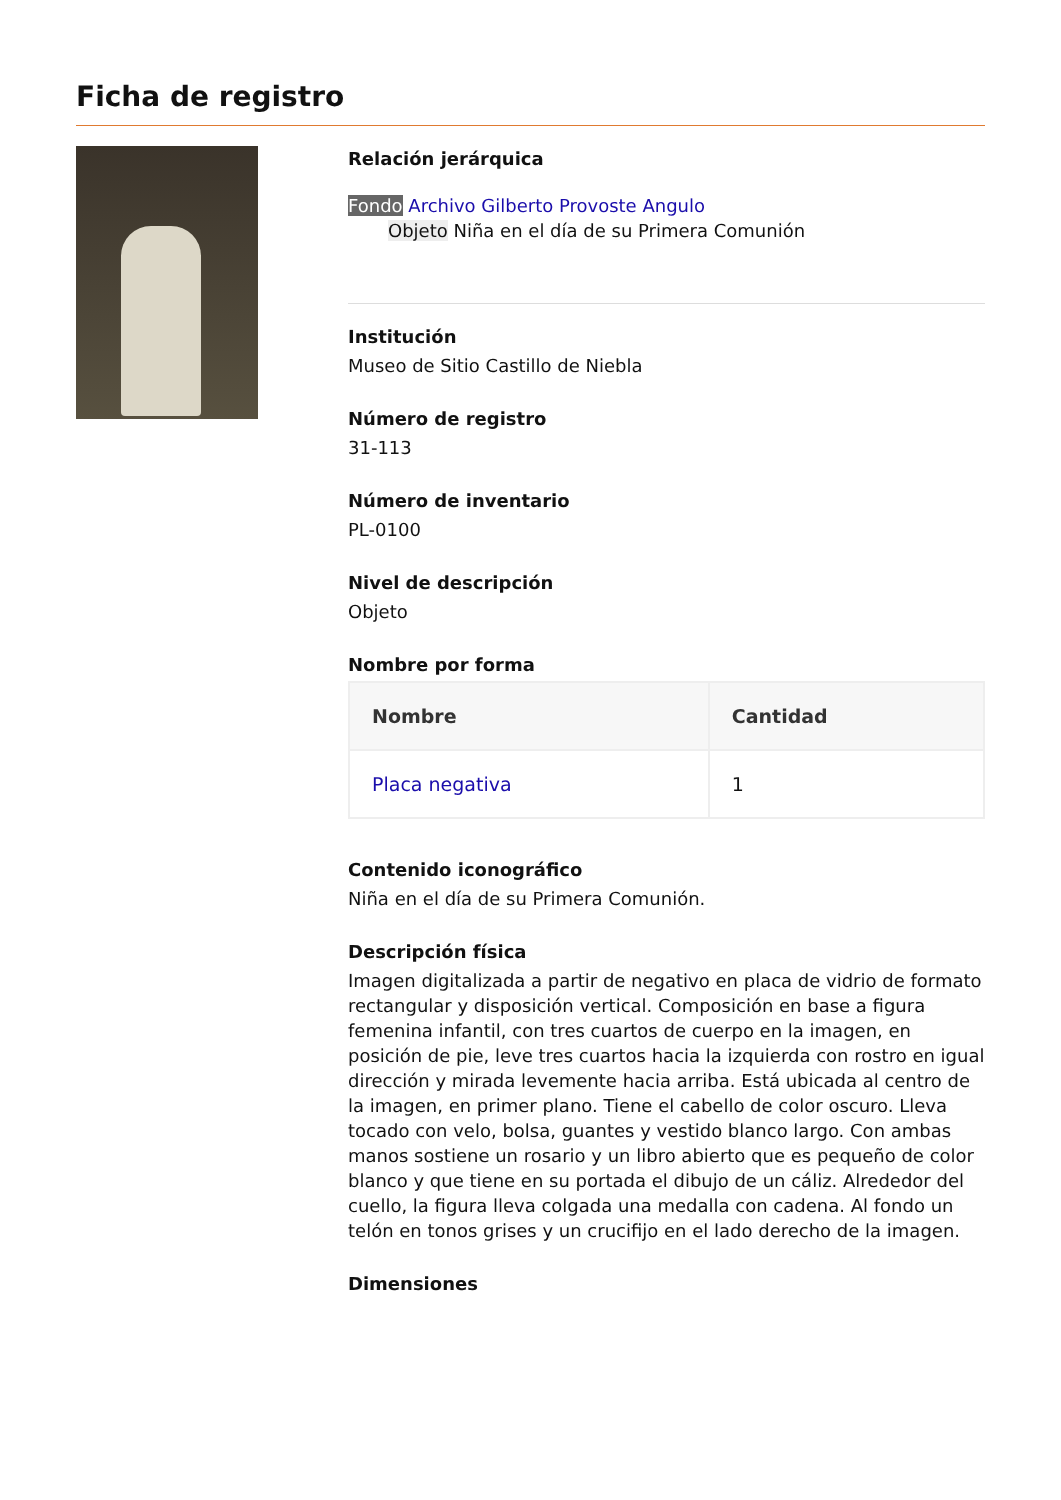Ficha de registro
Relación jerárquica
Fondo Archivo Gilberto Provoste Angulo
Objeto Niña en el día de su Primera Comunión
Institución
Museo de Sitio Castillo de Niebla
Número de registro
31-113
Número de inventario
PL-0100
Nivel de descripción
Objeto
Nombre por forma
| Nombre | Cantidad |
| --- | --- |
| Placa negativa | 1 |
Contenido iconográfico
Niña en el día de su Primera Comunión.
Descripción física
Imagen digitalizada a partir de negativo en placa de vidrio de formato rectangular y disposición vertical. Composición en base a figura femenina infantil, con tres cuartos de cuerpo en la imagen, en posición de pie, leve tres cuartos hacia la izquierda con rostro en igual dirección y mirada levemente hacia arriba. Está ubicada al centro de la imagen, en primer plano. Tiene el cabello de color oscuro. Lleva tocado con velo, bolsa, guantes y vestido blanco largo. Con ambas manos sostiene un rosario y un libro abierto que es pequeño de color blanco y que tiene en su portada el dibujo de un cáliz. Alrededor del cuello, la figura lleva colgada una medalla con cadena. Al fondo un telón en tonos grises y un crucifijo en el lado derecho de la imagen.
Dimensiones